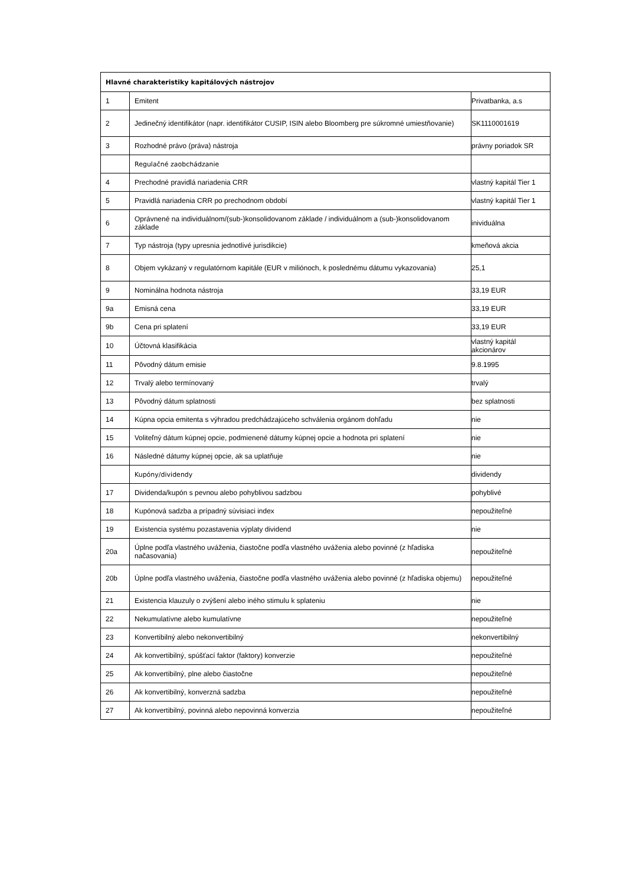| Hlavné charakteristiky kapitálových nástrojov | | |
| --- | --- | --- |
| 1 | Emitent | Privatbanka, a.s |
| 2 | Jedinečný identifikátor (napr. identifikátor CUSIP, ISIN alebo Bloomberg pre súkromné umiestňovanie) | SK1110001619 |
| 3 | Rozhodné právo (práva) nástroja | právny poriadok SR |
| | Regulačné zaobchádzanie | |
| 4 | Prechodné pravidlá nariadenia CRR | vlastný kapitál Tier 1 |
| 5 | Pravidlá nariadenia CRR po prechodnom období | vlastný kapitál Tier 1 |
| 6 | Oprávnené na individuálnom/(sub-)konsolidovanom základe / individuálnom a (sub-)konsolidovanom základe | inividuálna |
| 7 | Typ nástroja (typy upresnia jednotlivé jurisdikcie) | kmeňová akcia |
| 8 | Objem vykázaný v regulatórnom kapitále (EUR v miliónoch, k poslednému dátumu vykazovania) | 25,1 |
| 9 | Nominálna hodnota nástroja | 33,19 EUR |
| 9a | Emisná cena | 33,19 EUR |
| 9b | Cena pri splatení | 33,19 EUR |
| 10 | Účtovná klasifikácia | vlastný kapitál akcionárov |
| 11 | Pôvodný dátum emisie | 9.8.1995 |
| 12 | Trvalý alebo termínovaný | trvalý |
| 13 | Pôvodný dátum splatnosti | bez splatnosti |
| 14 | Kúpna opcia emitenta s výhradou predchádzajúceho schválenia orgánom dohľadu | nie |
| 15 | Voliteľný dátum kúpnej opcie, podmienené dátumy kúpnej opcie a hodnota pri splatení | nie |
| 16 | Následné dátumy kúpnej opcie, ak sa uplatňuje | nie |
| | Kupóny/dividendy | dividendy |
| 17 | Dividenda/kupón s pevnou alebo pohyblivou sadzbou | pohyblivé |
| 18 | Kupónová sadzba a prípadný súvisiaci index | nepoužiteľné |
| 19 | Existencia systému pozastavenia výplaty dividend | nie |
| 20a | Úplne podľa vlastného uváženia, čiastočne podľa vlastného uváženia alebo povinné (z hľadiska načasovania) | nepoužiteľné |
| 20b | Úplne podľa vlastného uváženia, čiastočne podľa vlastného uváženia alebo povinné (z hľadiska objemu) | nepoužiteľné |
| 21 | Existencia klauzuly o zvýšení alebo iného stimulu k splateniu | nie |
| 22 | Nekumulatívne alebo kumulatívne | nepoužiteľné |
| 23 | Konvertibilný alebo nekonvertibilný | nekonvertibilný |
| 24 | Ak konvertibilný, spúšťací faktor (faktory) konverzie | nepoužiteľné |
| 25 | Ak konvertibilný, plne alebo čiastočne | nepoužiteľné |
| 26 | Ak konvertibilný, konverzná sadzba | nepoužiteľné |
| 27 | Ak konvertibilný, povinná alebo nepovinná konverzia | nepoužiteľné |